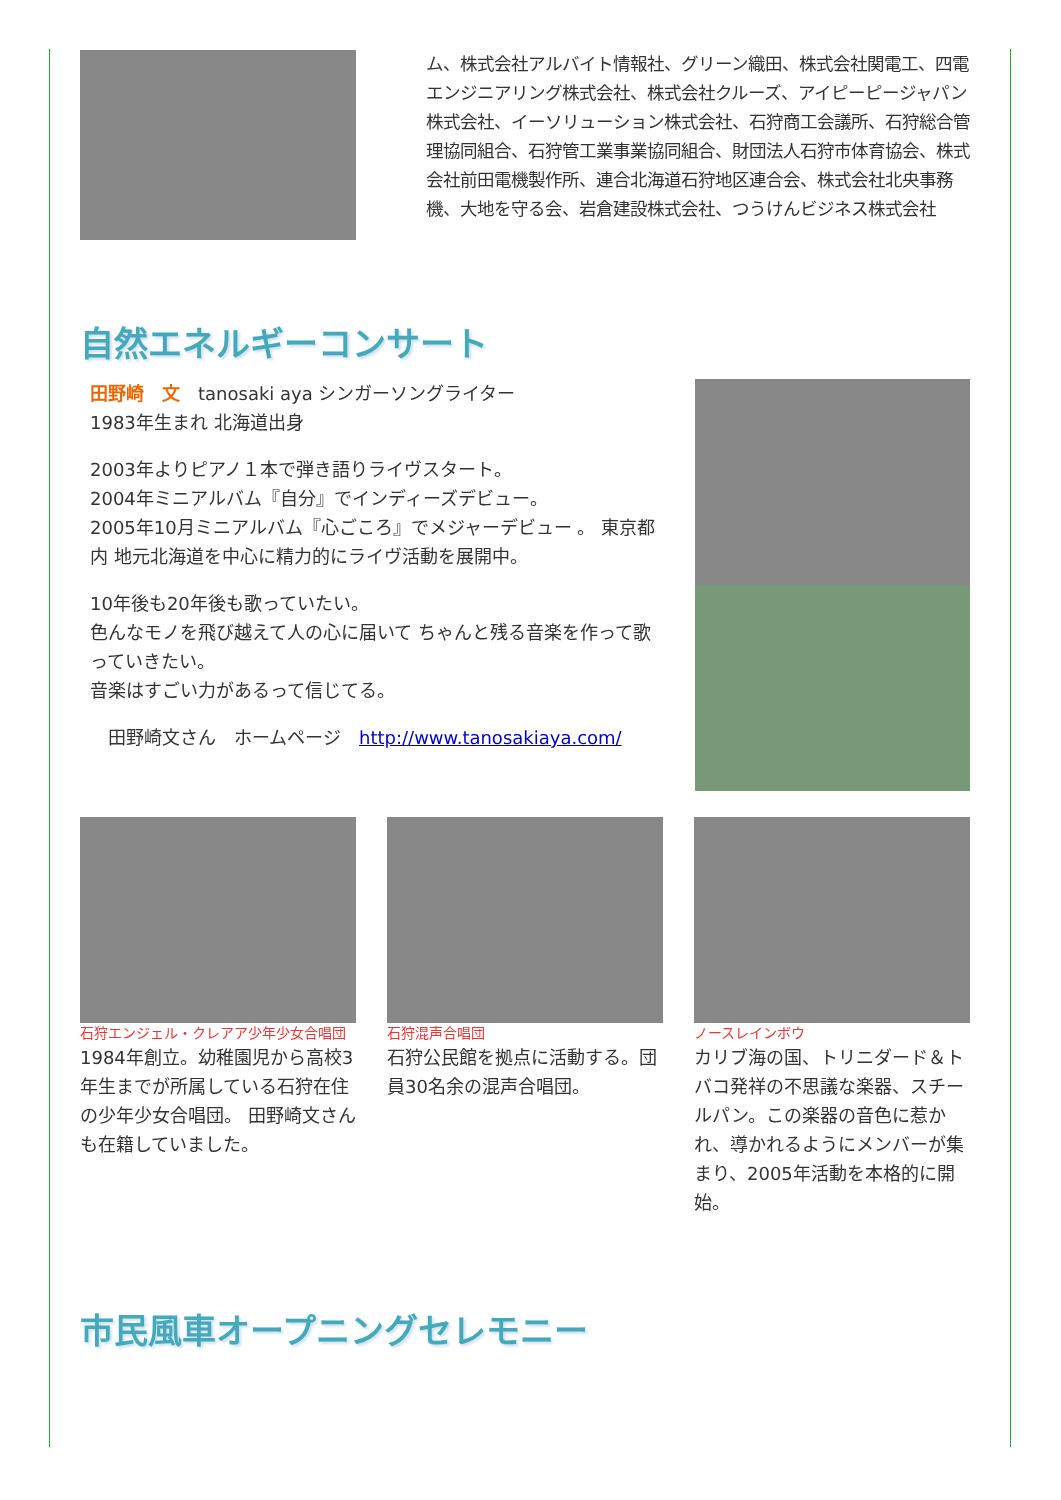ム、株式会社アルバイト情報社、グリーン織田、株式会社関電工、四電エンジニアリング株式会社、株式会社クルーズ、アイピーピージャパン株式会社、イーソリューション株式会社、石狩商工会議所、石狩総合管理協同組合、石狩管工業事業協同組合、財団法人石狩市体育協会、株式会社前田電機製作所、連合北海道石狩地区連合会、株式会社北央事務機、大地を守る会、岩倉建設株式会社、つうけんビジネス株式会社
自然エネルギーコンサート
田野崎　文　tanosaki aya シンガーソングライター
1983年生まれ 北海道出身
2003年よりピアノ１本で弾き語りライヴスタート。
2004年ミニアルバム『自分』でインディーズデビュー。
2005年10月ミニアルバム『心ごころ』でメジャーデビュー 。 東京都内 地元北海道を中心に精力的にライヴ活動を展開中。
10年後も20年後も歌っていたい。
色んなモノを飛び越えて人の心に届いて ちゃんと残る音楽を作って歌っていきたい。
音楽はすごい力があるって信じてる。
　田野崎文さん　ホームページ　http://www.tanosakiaya.com/
石狩エンジェル・クレアア少年少女合唱団
1984年創立。幼稚園児から高校3年生までが所属している石狩在住の少年少女合唱団。 田野崎文さんも在籍していました。
石狩混声合唱団
石狩公民館を拠点に活動する。団員30名余の混声合唱団。
ノースレインボウ
カリブ海の国、トリニダード＆トバコ発祥の不思議な楽器、スチールパン。この楽器の音色に惹かれ、導かれるようにメンバーが集まり、2005年活動を本格的に開始。
市民風車オープニングセレモニー